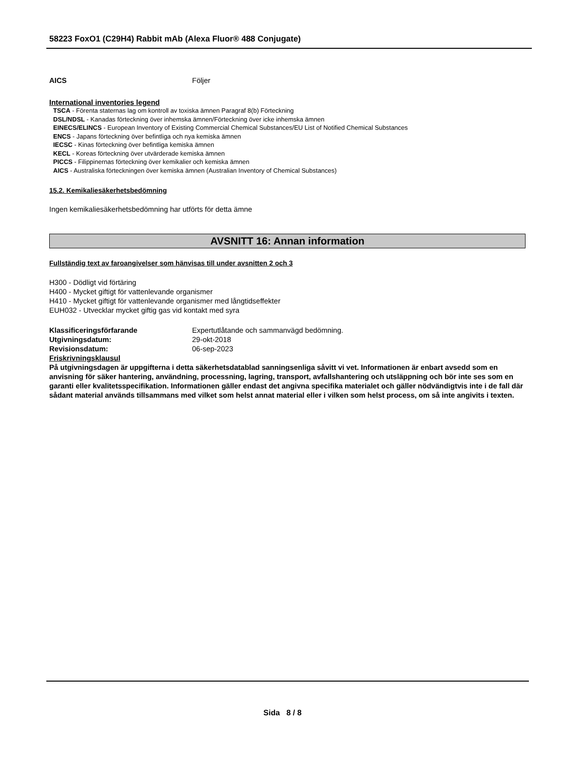58223 FoxO1 (C29H4) Rabbit mAb (Alexa Fluor® 488 Conjugate)
AICS Följer
International inventories legend
TSCA - Förenta staternas lag om kontroll av toxiska ämnen Paragraf 8(b) Förteckning
DSL/NDSL - Kanadas förteckning över inhemska ämnen/Förteckning över icke inhemska ämnen
EINECS/ELINCS - European Inventory of Existing Commercial Chemical Substances/EU List of Notified Chemical Substances
ENCS - Japans förteckning över befintliga och nya kemiska ämnen
IECSC - Kinas förteckning över befintliga kemiska ämnen
KECL - Koreas förteckning över utvärderade kemiska ämnen
PICCS - Filippinernas förteckning över kemikalier och kemiska ämnen
AICS - Australiska förteckningen över kemiska ämnen (Australian Inventory of Chemical Substances)
15.2. Kemikaliesäkerhetsbedömning
Ingen kemikaliesäkerhetsbedömning har utförts för detta ämne
AVSNITT 16: Annan information
Fullständig text av faroangivelser som hänvisas till under avsnitten 2 och 3
H300 - Dödligt vid förtäring
H400 - Mycket giftigt för vattenlevande organismer
H410 - Mycket giftigt för vattenlevande organismer med långtidseffekter
EUH032 - Utvecklar mycket giftig gas vid kontakt med syra
Klassificeringsförfarande Expertutlåtande och sammanvägd bedömning.
Utgivningsdatum: 29-okt-2018
Revisionsdatum: 06-sep-2023
Friskrivningsklausul
På utgivningsdagen är uppgifterna i detta säkerhetsdatablad sanningsenliga såvitt vi vet. Informationen är enbart avsedd som en anvisning för säker hantering, användning, processning, lagring, transport, avfallshantering och utsläppning och bör inte ses som en garanti eller kvalitetsspecifikation. Informationen gäller endast det angivna specifika materialet och gäller nödvändigtvis inte i de fall där sådant material används tillsammans med vilket som helst annat material eller i vilken som helst process, om så inte angivits i texten.
Sida 8 / 8